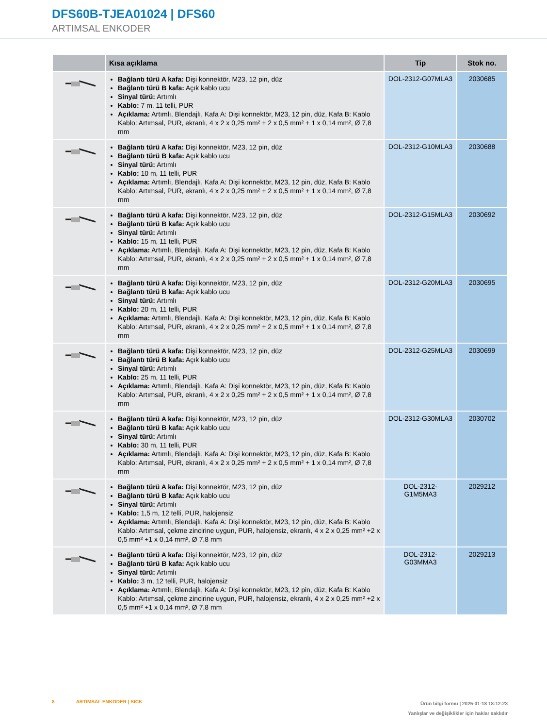DFS60B-TJEA01024 | DFS60
ARTIMSAL ENKODER
| | Kısa açıklama | Tip | Stok no. |
| --- | --- | --- | --- |
| | Bağlantı türü A kafa: Dişi konnektör, M23, 12 pin, düz Bağlantı türü B kafa: Açık kablo ucu Sinyal türü: Artımlı Kablo: 7 m, 11 telli, PUR Açıklama: Artımlı, Blendajlı, Kafa A: Dişi konnektör, M23, 12 pin, düz, Kafa B: Kablo Kablo: Artımsal, PUR, ekranlı, 4 x 2 x 0,25 mm² + 2 x 0,5 mm² + 1 x 0,14 mm², Ø 7,8 mm | DOL-2312-G07MLA3 | 2030685 |
| | Bağlantı türü A kafa: Dişi konnektör, M23, 12 pin, düz Bağlantı türü B kafa: Açık kablo ucu Sinyal türü: Artımlı Kablo: 10 m, 11 telli, PUR Açıklama: Artımlı, Blendajlı, Kafa A: Dişi konnektör, M23, 12 pin, düz, Kafa B: Kablo Kablo: Artımsal, PUR, ekranlı, 4 x 2 x 0,25 mm² + 2 x 0,5 mm² + 1 x 0,14 mm², Ø 7,8 mm | DOL-2312-G10MLA3 | 2030688 |
| | Bağlantı türü A kafa: Dişi konnektör, M23, 12 pin, düz Bağlantı türü B kafa: Açık kablo ucu Sinyal türü: Artımlı Kablo: 15 m, 11 telli, PUR Açıklama: Artımlı, Blendajlı, Kafa A: Dişi konnektör, M23, 12 pin, düz, Kafa B: Kablo Kablo: Artımsal, PUR, ekranlı, 4 x 2 x 0,25 mm² + 2 x 0,5 mm² + 1 x 0,14 mm², Ø 7,8 mm | DOL-2312-G15MLA3 | 2030692 |
| | Bağlantı türü A kafa: Dişi konnektör, M23, 12 pin, düz Bağlantı türü B kafa: Açık kablo ucu Sinyal türü: Artımlı Kablo: 20 m, 11 telli, PUR Açıklama: Artımlı, Blendajlı, Kafa A: Dişi konnektör, M23, 12 pin, düz, Kafa B: Kablo Kablo: Artımsal, PUR, ekranlı, 4 x 2 x 0,25 mm² + 2 x 0,5 mm² + 1 x 0,14 mm², Ø 7,8 mm | DOL-2312-G20MLA3 | 2030695 |
| | Bağlantı türü A kafa: Dişi konnektör, M23, 12 pin, düz Bağlantı türü B kafa: Açık kablo ucu Sinyal türü: Artımlı Kablo: 25 m, 11 telli, PUR Açıklama: Artımlı, Blendajlı, Kafa A: Dişi konnektör, M23, 12 pin, düz, Kafa B: Kablo Kablo: Artımsal, PUR, ekranlı, 4 x 2 x 0,25 mm² + 2 x 0,5 mm² + 1 x 0,14 mm², Ø 7,8 mm | DOL-2312-G25MLA3 | 2030699 |
| | Bağlantı türü A kafa: Dişi konnektör, M23, 12 pin, düz Bağlantı türü B kafa: Açık kablo ucu Sinyal türü: Artımlı Kablo: 30 m, 11 telli, PUR Açıklama: Artımlı, Blendajlı, Kafa A: Dişi konnektör, M23, 12 pin, düz, Kafa B: Kablo Kablo: Artımsal, PUR, ekranlı, 4 x 2 x 0,25 mm² + 2 x 0,5 mm² + 1 x 0,14 mm², Ø 7,8 mm | DOL-2312-G30MLA3 | 2030702 |
| | Bağlantı türü A kafa: Dişi konnektör, M23, 12 pin, düz Bağlantı türü B kafa: Açık kablo ucu Sinyal türü: Artımlı Kablo: 1,5 m, 12 telli, PUR, halojensiz Açıklama: Artımlı, Blendajlı, Kafa A: Dişi konnektör, M23, 12 pin, düz, Kafa B: Kablo Kablo: Artımsal, çekme zincirine uygun, PUR, halojensiz, ekranlı, 4 x 2 x 0,25 mm² +2 x 0,5 mm² +1 x 0,14 mm², Ø 7,8 mm | DOL-2312- G1M5MA3 | 2029212 |
| | Bağlantı türü A kafa: Dişi konnektör, M23, 12 pin, düz Bağlantı türü B kafa: Açık kablo ucu Sinyal türü: Artımlı Kablo: 3 m, 12 telli, PUR, halojensiz Açıklama: Artımlı, Blendajlı, Kafa A: Dişi konnektör, M23, 12 pin, düz, Kafa B: Kablo Kablo: Artımsal, çekme zincirine uygun, PUR, halojensiz, ekranlı, 4 x 2 x 0,25 mm² +2 x 0,5 mm² +1 x 0,14 mm², Ø 7,8 mm | DOL-2312- G03MMA3 | 2029213 |
8 ARTIMSAL ENKODER | SICK
Ürün bilgi formu | 2025-01-18 18:12:23
Yanlışlar ve değişiklikler için haklar saklıdır